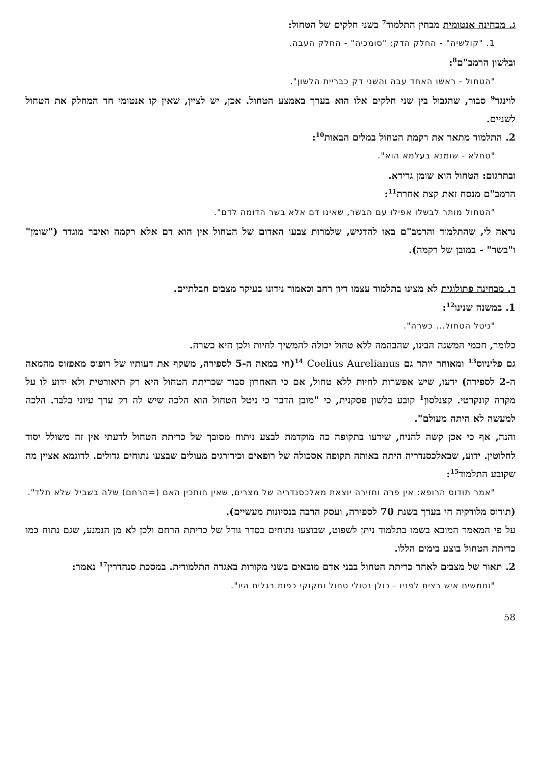ג. מבחינה אנטומית מבחין התלמוד<sup>7</sup> בשני חלקים של הטחול:
1. "קולשיה" - החלק הדק; "סומכיה" - החלק העבה.
ובלשון הרמב"ם<sup>8</sup>:
"הטחול - ראשו האחד עבה והשני דק כבריית הלשון".
לוינגר<sup>9</sup> סבור, שהגבול בין שני חלקים אלו הוא בערך באמצע הטחול. אכן, יש לציין, שאין קו אנטומי חד המחלק את הטחול לשניים.
2. התלמוד מתאר את רקמת הטחול במלים הבאות<sup>10</sup>:
"טחלא - שומנא בעלמא הוא".
ובתרגום: הטחול הוא שומן גרידא.
הרמב"ם מנסח זאת קצת אחרת<sup>11</sup>:
"הטחול מותר לבשלו אפילו עם הבשר, שאינו דם אלא בשר הדומה לדם".
נראה לי, שהתלמוד והרמב"ם באו להדגיש, שלמרות צבעו האדום של הטחול אין הוא דם אלא רקמה ואיבר מוגדר ("שומן" ו"בשר" - במובן של רקמה).
ד. מבחינה פתולוגית לא מצינו בתלמוד עצמו דיון רחב וכאמור נידונו בעיקר מצבים חבלתיים.
1. במשנה שנינו<sup>12</sup>:
"ניטל הטחול... כשרה".
כלומר, חכמי המשנה הבינו, שהבהמה ללא טחול יכולה להמשיך לחיות ולכן היא כשרה.
גם פליניוס<sup>13</sup> ומאוחר יותר גם Coelius Aurelianus <sup>14</sup>(חי במאה ה-5 לספירה, משקף את דעותיו של רופוס מאפזוס מהמאה ה-2 לספירה) ידעו, שיש אפשרות לחיות ללא טחול, אם כי האחרון סבור שכריתת הטחול היא רק תיאורטית ולא ידוע לו על מקרה קונקרטי. קצנלסון<sup>1</sup> קובע בלשון פסקנית, כי "מובן הדבר כי ניטל הטחול הוא הלכה שיש לה רק ערך עיוני בלבד. הלכה למעשה לא היתה מעולם".
והנה, אף כי אכן קשה להניח, שידעו בתקופה כה מוקדמת לבצע ניתוח מסובך של כריתת הטחול לדעתי אין זה משולל יסוד לחלוטין. ידוע, שבאלכסנדריה היתה באותה תקופה אסכולה של רופאים וכירורגים מעולים שבצעו נתוחים גדולים. לדוגמא אציין מה שקובע התלמוד<sup>15</sup>:
"אמר תודוס הרופא: אין פרה וחזירה יוצאת מאלכסנדריה של מצרים, שאין חותכין האם (=הרחם) שלה בשביל שלא תלד".
(תודוס מלודקיה חי בערך בשנת 70 לספירה, ועסק הרבה בנסיונות מעשיים).
על פי המאמר המובא בשמו בתלמוד ניתן לשפוט, שבוצעו נתוחים בסדר גודל של כריתת הרחם ולכן לא מן הנמנע, שגם נתוח כמו כריתת הטחול בוצע בימים הללו.
2. תאור של מצבים לאחר כריתת הטחול בבני אדם מובאים בשני מקורות באגדה התלמודית. במסכת סנהדרין<sup>17</sup> נאמר:
"וחמשים איש רצים לפניו - כולן נטולי טחול וחקוקי כפות רגלים היו".
58